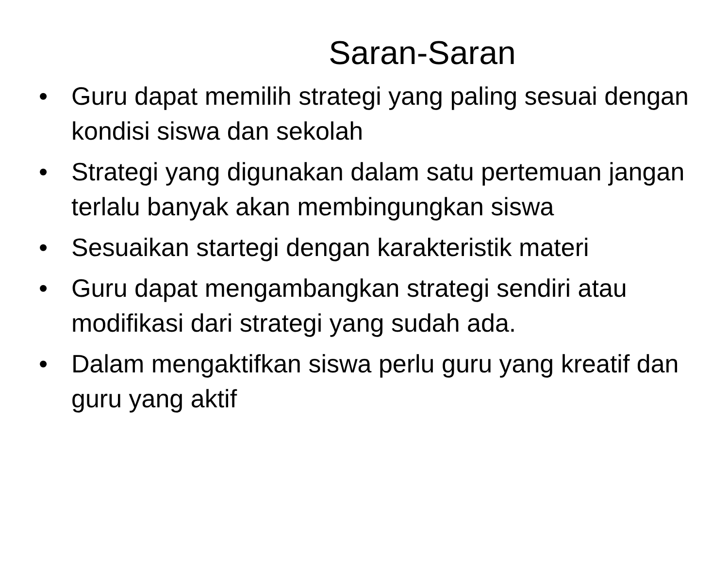Saran-Saran
• Guru dapat memilih strategi yang paling sesuai dengan kondisi siswa dan sekolah
• Strategi yang digunakan dalam satu pertemuan jangan terlalu banyak akan membingungkan siswa
• Sesuaikan startegi dengan karakteristik materi
• Guru dapat mengambangkan strategi sendiri atau modifikasi dari strategi yang sudah ada.
• Dalam mengaktifkan siswa perlu guru yang kreatif dan guru yang aktif